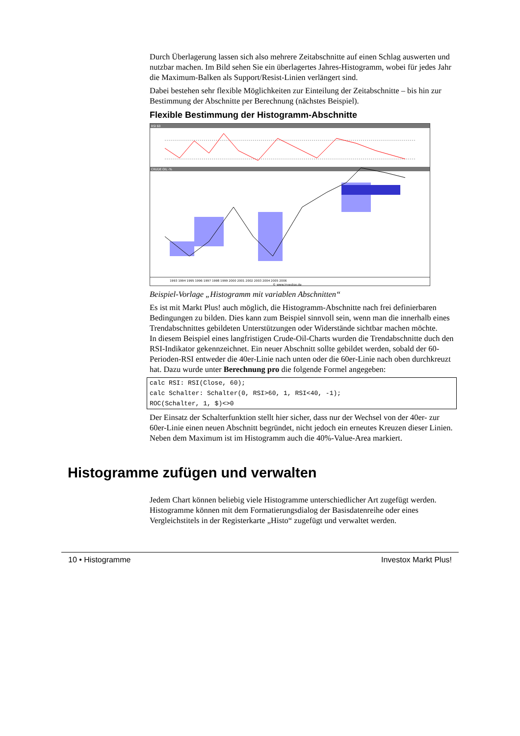Durch Überlagerung lassen sich also mehrere Zeitabschnitte auf einen Schlag auswerten und nutzbar machen. Im Bild sehen Sie ein überlagertes Jahres-Histogramm, wobei für jedes Jahr die Maximum-Balken als Support/Resist-Linien verlängert sind.
Dabei bestehen sehr flexible Möglichkeiten zur Einteilung der Zeitabschnitte – bis hin zur Bestimmung der Abschnitte per Berechnung (nächstes Beispiel).
Flexible Bestimmung der Histogramm-Abschnitte
RSI 60
CRUDE OIL -%
1993 1994 1995 1996 1997 1998 1999 2000 2001 2002 2003 2004 2005 2006
© www.investox.de
Beispiel-Vorlage „Histogramm mit variablen Abschnitten“
Es ist mit Markt Plus! auch möglich, die Histogramm-Abschnitte nach frei definierbaren Bedingungen zu bilden. Dies kann zum Beispiel sinnvoll sein, wenn man die innerhalb eines Trendabschnittes gebildeten Unterstützungen oder Widerstände sichtbar machen möchte.
In diesem Beispiel eines langfristigen Crude-Oil-Charts wurden die Trendabschnitte duch den RSI-Indikator gekennzeichnet. Ein neuer Abschnitt sollte gebildet werden, sobald der 60-Perioden-RSI entweder die 40er-Linie nach unten oder die 60er-Linie nach oben durchkreuzt hat. Dazu wurde unter Berechnung pro die folgende Formel angegeben:
calc RSI: RSI(Close, 60);
calc Schalter: Schalter(0, RSI>60, 1, RSI<40, -1);
ROC(Schalter, 1, $)<>0
Der Einsatz der Schalterfunktion stellt hier sicher, dass nur der Wechsel von der 40er- zur 60er-Linie einen neuen Abschnitt begründet, nicht jedoch ein erneutes Kreuzen dieser Linien. Neben dem Maximum ist im Histogramm auch die 40%-Value-Area markiert.
Histogramme zufügen und verwalten
Jedem Chart können beliebig viele Histogramme unterschiedlicher Art zugefügt werden. Histogramme können mit dem Formatierungsdialog der Basisdatenreihe oder eines Vergleichstitels in der Registerkarte „Histo“ zugefügt und verwaltet werden.
10 • Histogramme Investox Markt Plus!